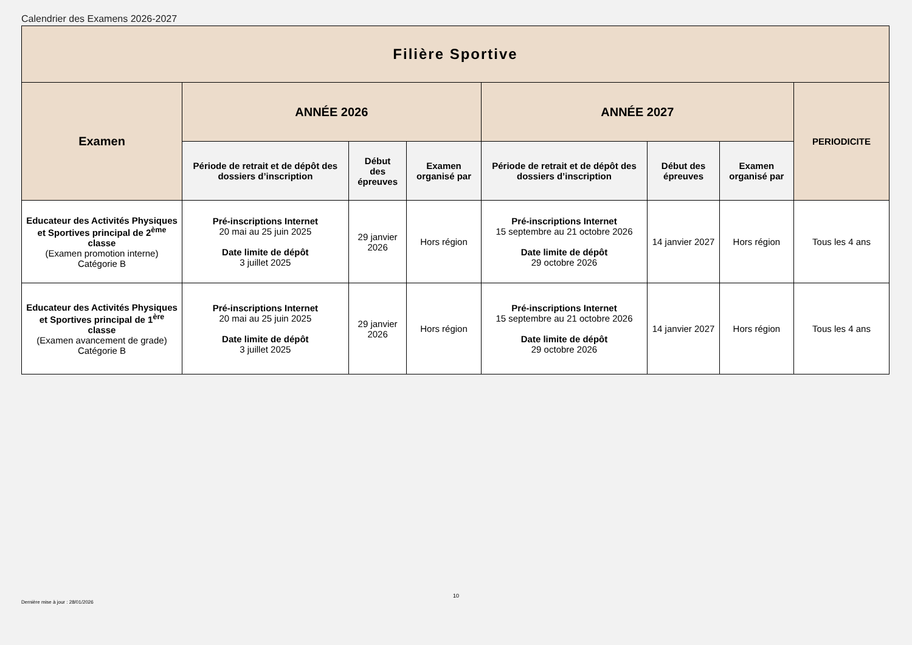Calendrier des Examens 2026-2027
| Filière Sportive | | | | | | | |
| --- | --- | --- | --- | --- | --- | --- | --- |
| Examen | ANNÉE 2026 | | | ANNÉE 2027 | | | PERIODICITE |
| | Période de retrait et de dépôt des dossiers d’inscription | Début des épreuves | Examen organisé par | Période de retrait et de dépôt des dossiers d’inscription | Début des épreuves | Examen organisé par | |
| Educateur des Activités Physiques et Sportives principal de 2<sup>ème</sup> classe (Examen promotion interne) Catégorie B | Pré-inscriptions Internet 20 mai au 25 juin 2025 Date limite de dépôt 3 juillet 2025 | 29 janvier 2026 | Hors région | Pré-inscriptions Internet 15 septembre au 21 octobre 2026 Date limite de dépôt 29 octobre 2026 | 14 janvier 2027 | Hors région | Tous les 4 ans |
| Educateur des Activités Physiques et Sportives principal de 1<sup>ère</sup> classe (Examen avancement de grade) Catégorie B | Pré-inscriptions Internet 20 mai au 25 juin 2025 Date limite de dépôt 3 juillet 2025 | 29 janvier 2026 | Hors région | Pré-inscriptions Internet 15 septembre au 21 octobre 2026 Date limite de dépôt 29 octobre 2026 | 14 janvier 2027 | Hors région | Tous les 4 ans |
10
Dernière mise à jour : 28/01/2026